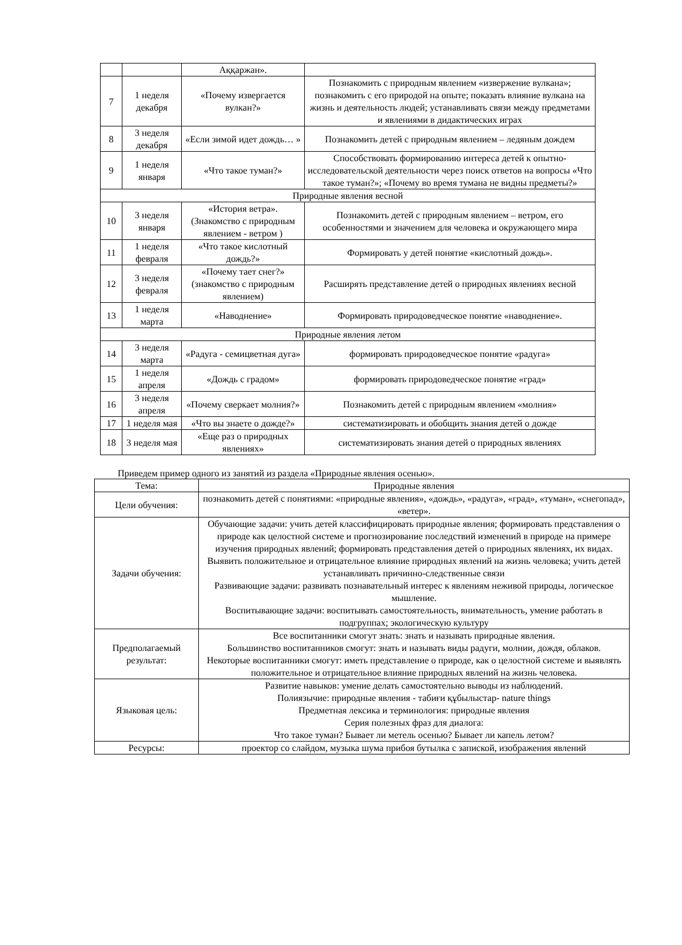| | | Аққаржан». | |
| 7 | 1 неделя декабря | «Почему извергается вулкан?» | Познакомить с природным явлением «извержение вулкана»; познакомить с его природой на опыте; показать влияние вулкана на жизнь и деятельность людей; устанавливать связи между предметами и явлениями в дидактических играх |
| 8 | 3 неделя декабря | «Если зимой идет дождь… » | Познакомить детей с природным явлением – ледяным дождем |
| 9 | 1 неделя января | «Что такое туман?» | Способствовать формированию интереса детей к опытно-исследовательской деятельности через поиск ответов на вопросы «Что такое туман?»; «Почему во время тумана не видны предметы?» |
| Природные явления весной | | | |
| 10 | 3 неделя января | «История ветра». (Знакомство с природным явлением - ветром ) | Познакомить детей с природным явлением – ветром, его особенностями и значением для человека и окружающего мира |
| 11 | 1 неделя февраля | «Что такое кислотный дождь?» | Формировать у детей понятие «кислотный дождь». |
| 12 | 3 неделя февраля | «Почему тает снег?» (знакомство с природным явлением) | Расширять представление детей о природных явлениях весной |
| 13 | 1 неделя марта | «Наводнение» | Формировать природоведческое понятие «наводнение». |
| Природные явления летом | | | |
| 14 | 3 неделя марта | «Радуга - семицветная дуга» | формировать природоведческое понятие «радуга» |
| 15 | 1 неделя апреля | «Дождь с градом» | формировать природоведческое понятие «град» |
| 16 | 3 неделя апреля | «Почему сверкает молния?» | Познакомить детей с природным явлением «молния» |
| 17 | 1 неделя мая | «Что вы знаете о дожде?» | систематизировать и обобщить знания детей о дожде |
| 18 | 3 неделя мая | «Еще раз о природных явлениях» | систематизировать знания детей о природных явлениях |
Приведем пример одного из занятий из раздела «Природные явления осенью».
| Тема: | Природные явления |
| Цели обучения: | познакомить детей с понятиями: «природные явления», «дождь», «радуга», «град», «туман», «снегопад», «ветер». |
| Задачи обучения: | Обучающие задачи: учить детей классифицировать природные явления; формировать представления о природе как целостной системе и прогнозирование последствий изменений в природе на примере изучения природных явлений; формировать представления детей о природных явлениях, их видах. Выявить положительное и отрицательное влияние природных явлений на жизнь человека; учить детей устанавливать причинно-следственные связи Развивающие задачи: развивать познавательный интерес к явлениям неживой природы, логическое мышление. Воспитывающие задачи: воспитывать самостоятельность, внимательность, умение работать в подгруппах; экологическую культуру |
| Предполагаемый результат: | Все воспитанники смогут знать: знать и называть природные явления. Большинство воспитанников смогут: знать и называть виды радуги, молнии, дождя, облаков. Некоторые воспитанники смогут: иметь представление о природе, как о целостной системе и выявлять положительное и отрицательное влияние природных явлений на жизнь человека. |
| Языковая цель: | Развитие навыков: умение делать самостоятельно выводы из наблюдений. Полиязычие: природные явления - табиғи құбылыстар- nature things Предметная лексика и терминология: природные явления Серия полезных фраз для диалога: Что такое туман? Бывает ли метель осенью? Бывает ли капель летом? |
| Ресурсы: | проектор со слайдом, музыка шума прибоя бутылка с запиской, изображения явлений |